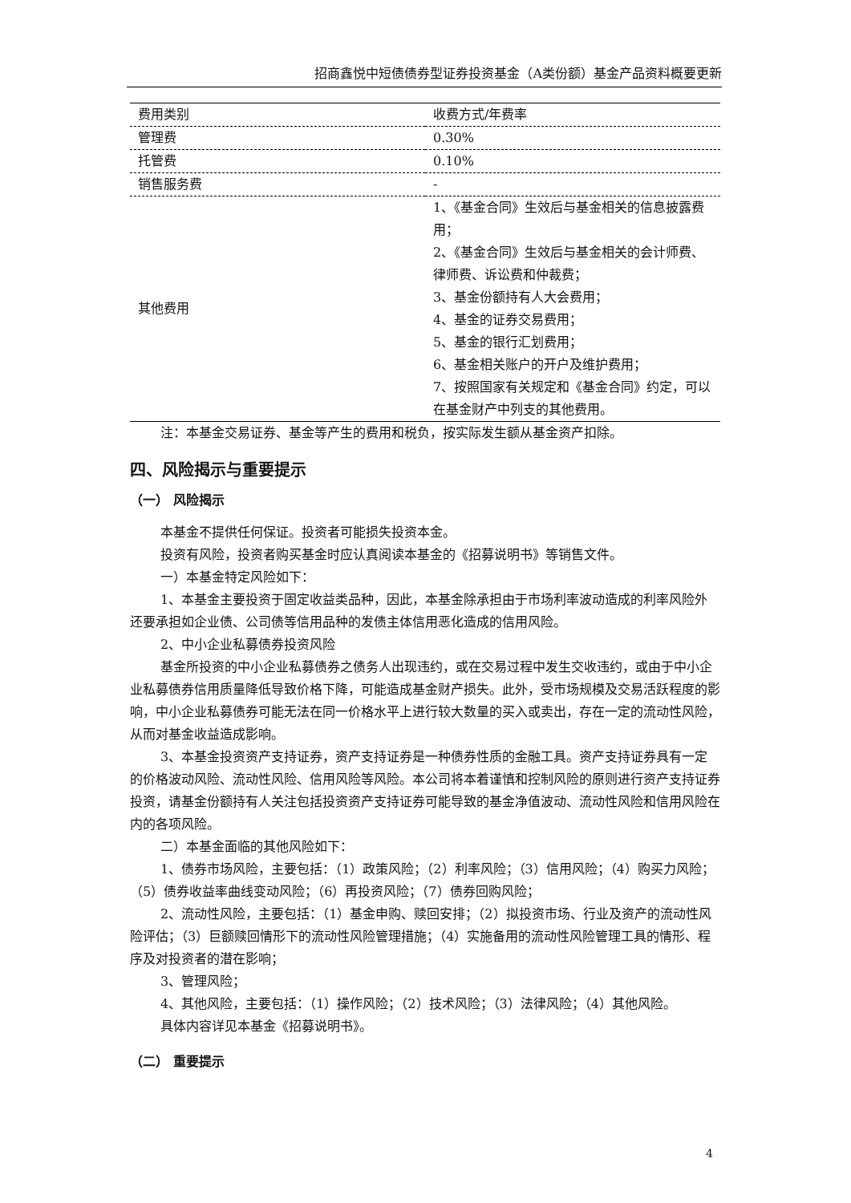招商鑫悦中短债债券型证券投资基金（A类份额）基金产品资料概要更新
| 费用类别 | 收费方式/年费率 |
| 管理费 | 0.30% |
| 托管费 | 0.10% |
| 销售服务费 | - |
| 其他费用 | 1、《基金合同》生效后与基金相关的信息披露费用； 2、《基金合同》生效后与基金相关的会计师费、律师费、诉讼费和仲裁费； 3、基金份额持有人大会费用； 4、基金的证券交易费用； 5、基金的银行汇划费用； 6、基金相关账户的开户及维护费用； 7、按照国家有关规定和《基金合同》约定，可以在基金财产中列支的其他费用。 |
注：本基金交易证券、基金等产生的费用和税负，按实际发生额从基金资产扣除。
四、风险揭示与重要提示
（一） 风险揭示
本基金不提供任何保证。投资者可能损失投资本金。
投资有风险，投资者购买基金时应认真阅读本基金的《招募说明书》等销售文件。
一）本基金特定风险如下：
1、本基金主要投资于固定收益类品种，因此，本基金除承担由于市场利率波动造成的利率风险外还要承担如企业债、公司债等信用品种的发债主体信用恶化造成的信用风险。
2、中小企业私募债券投资风险
基金所投资的中小企业私募债券之债务人出现违约，或在交易过程中发生交收违约，或由于中小企业私募债券信用质量降低导致价格下降，可能造成基金财产损失。此外，受市场规模及交易活跃程度的影响，中小企业私募债券可能无法在同一价格水平上进行较大数量的买入或卖出，存在一定的流动性风险，从而对基金收益造成影响。
3、本基金投资资产支持证券，资产支持证券是一种债券性质的金融工具。资产支持证券具有一定的价格波动风险、流动性风险、信用风险等风险。本公司将本着谨慎和控制风险的原则进行资产支持证券投资，请基金份额持有人关注包括投资资产支持证券可能导致的基金净值波动、流动性风险和信用风险在内的各项风险。
二）本基金面临的其他风险如下：
1、债券市场风险，主要包括：（1）政策风险；（2）利率风险；（3）信用风险；（4）购买力风险；（5）债券收益率曲线变动风险；（6）再投资风险；（7）债券回购风险；
2、流动性风险，主要包括：（1）基金申购、赎回安排；（2）拟投资市场、行业及资产的流动性风险评估；（3）巨额赎回情形下的流动性风险管理措施；（4）实施备用的流动性风险管理工具的情形、程序及对投资者的潜在影响；
3、管理风险；
4、其他风险，主要包括：（1）操作风险；（2）技术风险；（3）法律风险；（4）其他风险。
具体内容详见本基金《招募说明书》。
（二） 重要提示
4